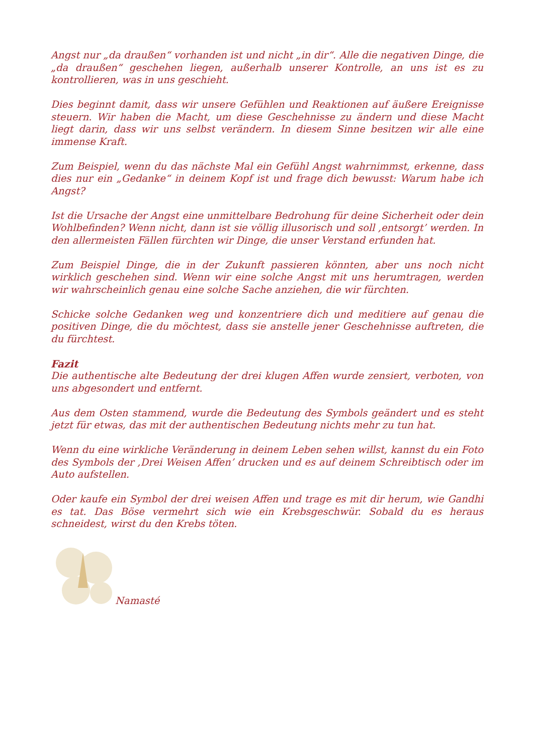Angst nur „da draußen“ vorhanden ist und nicht „in dir“. Alle die negativen Dinge, die „da draußen“ geschehen liegen, außerhalb unserer Kontrolle, an uns ist es zu kontrollieren, was in uns geschieht.
Dies beginnt damit, dass wir unsere Gefühlen und Reaktionen auf äußere Ereignisse steuern. Wir haben die Macht, um diese Geschehnisse zu ändern und diese Macht liegt darin, dass wir uns selbst verändern. In diesem Sinne besitzen wir alle eine immense Kraft.
Zum Beispiel, wenn du das nächste Mal ein Gefühl Angst wahrnimmst, erkenne, dass dies nur ein „Gedanke“ in deinem Kopf ist und frage dich bewusst: Warum habe ich Angst?
Ist die Ursache der Angst eine unmittelbare Bedrohung für deine Sicherheit oder dein Wohlbefinden? Wenn nicht, dann ist sie völlig illusorisch und soll ‚entsorgt’ werden. In den allermeisten Fällen fürchten wir Dinge, die unser Verstand erfunden hat.
Zum Beispiel Dinge, die in der Zukunft passieren könnten, aber uns noch nicht wirklich geschehen sind. Wenn wir eine solche Angst mit uns herumtragen, werden wir wahrscheinlich genau eine solche Sache anziehen, die wir fürchten.
Schicke solche Gedanken weg und konzentriere dich und meditiere auf genau die positiven Dinge, die du möchtest, dass sie anstelle jener Geschehnisse auftreten, die du fürchtest.
Fazit
Die authentische alte Bedeutung der drei klugen Affen wurde zensiert, verboten, von uns abgesondert und entfernt.
Aus dem Osten stammend, wurde die Bedeutung des Symbols geändert und es steht jetzt für etwas, das mit der authentischen Bedeutung nichts mehr zu tun hat.
Wenn du eine wirkliche Veränderung in deinem Leben sehen willst, kannst du ein Foto des Symbols der ‚Drei Weisen Affen’ drucken und es auf deinem Schreibtisch oder im Auto aufstellen.
Oder kaufe ein Symbol der drei weisen Affen und trage es mit dir herum, wie Gandhi es tat. Das Böse vermehrt sich wie ein Krebsgeschwür. Sobald du es heraus schneidest, wirst du den Krebs töten.
Namasté